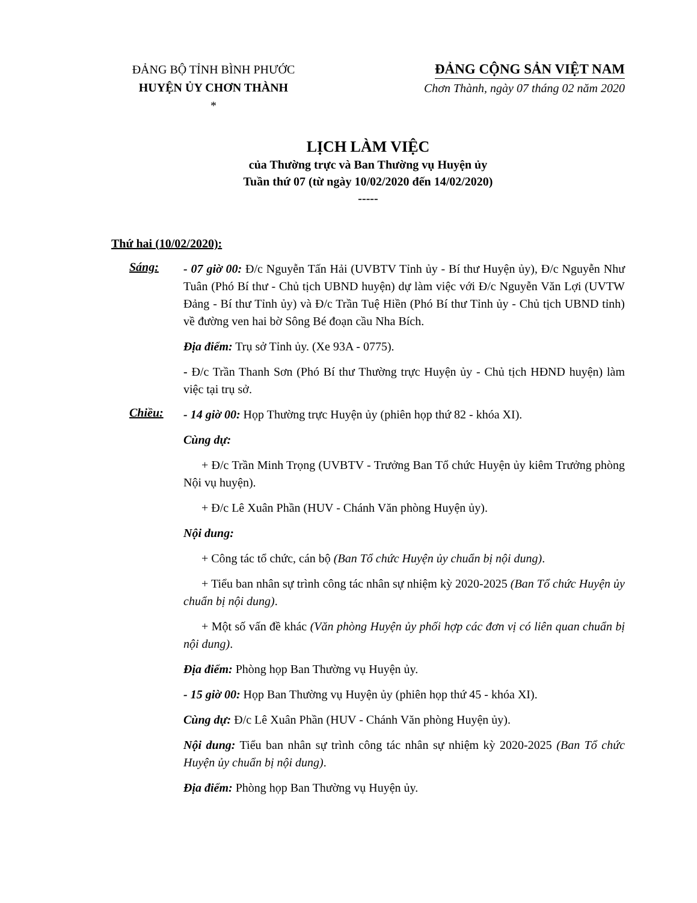ĐẢNG BỘ TỈNH BÌNH PHƯỚC
HUYỆN ỦY CHƠN THÀNH
*
ĐẢNG CỘNG SẢN VIỆT NAM
Chơn Thành, ngày 07 tháng 02 năm 2020
LỊCH LÀM VIỆC
của Thường trực và Ban Thường vụ Huyện ủy
Tuần thứ 07 (từ ngày 10/02/2020 đến 14/02/2020)
-----
Thứ hai (10/02/2020):
Sáng:
- 07 giờ 00: Đ/c Nguyễn Tấn Hải (UVBTV Tỉnh ủy - Bí thư Huyện ủy), Đ/c Nguyễn Như Tuân (Phó Bí thư - Chủ tịch UBND huyện) dự làm việc với Đ/c Nguyễn Văn Lợi (UVTW Đảng - Bí thư Tỉnh ủy) và Đ/c Trần Tuệ Hiền (Phó Bí thư Tỉnh ủy - Chủ tịch UBND tỉnh) về đường ven hai bờ Sông Bé đoạn cầu Nha Bích.
Địa điểm: Trụ sở Tỉnh ủy. (Xe 93A - 0775).
- Đ/c Trần Thanh Sơn (Phó Bí thư Thường trực Huyện ủy - Chủ tịch HĐND huyện) làm việc tại trụ sở.
Chiều:
- 14 giờ 00: Họp Thường trực Huyện ủy (phiên họp thứ 82 - khóa XI).
Cùng dự:
+ Đ/c Trần Minh Trọng (UVBTV - Trưởng Ban Tổ chức Huyện ủy kiêm Trưởng phòng Nội vụ huyện).
+ Đ/c Lê Xuân Phần (HUV - Chánh Văn phòng Huyện ủy).
Nội dung:
+ Công tác tổ chức, cán bộ (Ban Tổ chức Huyện ủy chuẩn bị nội dung).
+ Tiểu ban nhân sự trình công tác nhân sự nhiệm kỳ 2020-2025 (Ban Tổ chức Huyện ủy chuẩn bị nội dung).
+ Một số vấn đề khác (Văn phòng Huyện ủy phối hợp các đơn vị có liên quan chuẩn bị nội dung).
Địa điểm: Phòng họp Ban Thường vụ Huyện ủy.
- 15 giờ 00: Họp Ban Thường vụ Huyện ủy (phiên họp thứ 45 - khóa XI).
Cùng dự: Đ/c Lê Xuân Phần (HUV - Chánh Văn phòng Huyện ủy).
Nội dung: Tiểu ban nhân sự trình công tác nhân sự nhiệm kỳ 2020-2025 (Ban Tổ chức Huyện ủy chuẩn bị nội dung).
Địa điểm: Phòng họp Ban Thường vụ Huyện ủy.